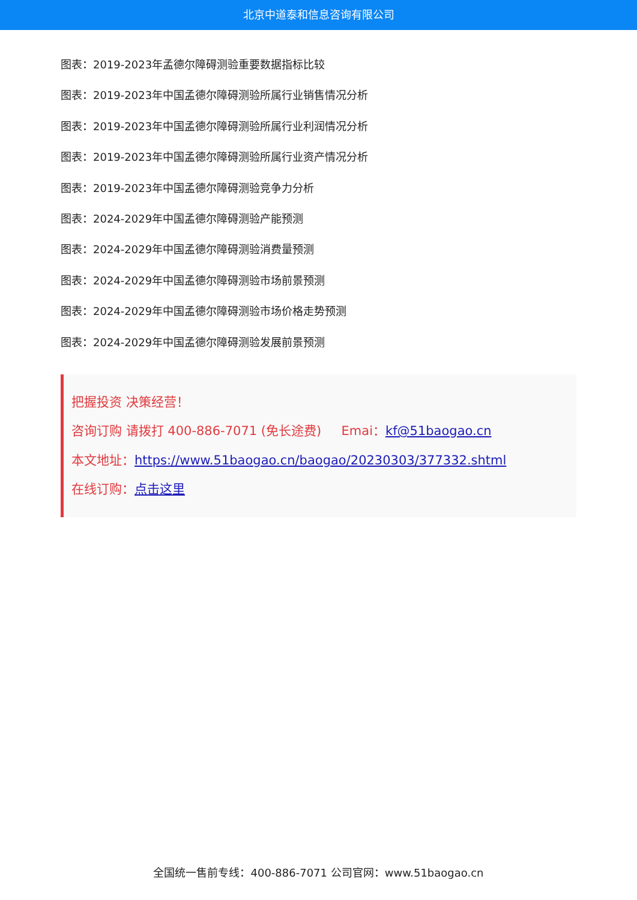北京中道泰和信息咨询有限公司
图表：2019-2023年孟德尔障碍测验重要数据指标比较
图表：2019-2023年中国孟德尔障碍测验所属行业销售情况分析
图表：2019-2023年中国孟德尔障碍测验所属行业利润情况分析
图表：2019-2023年中国孟德尔障碍测验所属行业资产情况分析
图表：2019-2023年中国孟德尔障碍测验竞争力分析
图表：2024-2029年中国孟德尔障碍测验产能预测
图表：2024-2029年中国孟德尔障碍测验消费量预测
图表：2024-2029年中国孟德尔障碍测验市场前景预测
图表：2024-2029年中国孟德尔障碍测验市场价格走势预测
图表：2024-2029年中国孟德尔障碍测验发展前景预测
把握投资 决策经营！
咨询订购 请拨打 400-886-7071 (免长途费) Emai：kf@51baogao.cn
本文地址：https://www.51baogao.cn/baogao/20230303/377332.shtml
在线订购：点击这里
全国统一售前专线：400-886-7071 公司官网：www.51baogao.cn